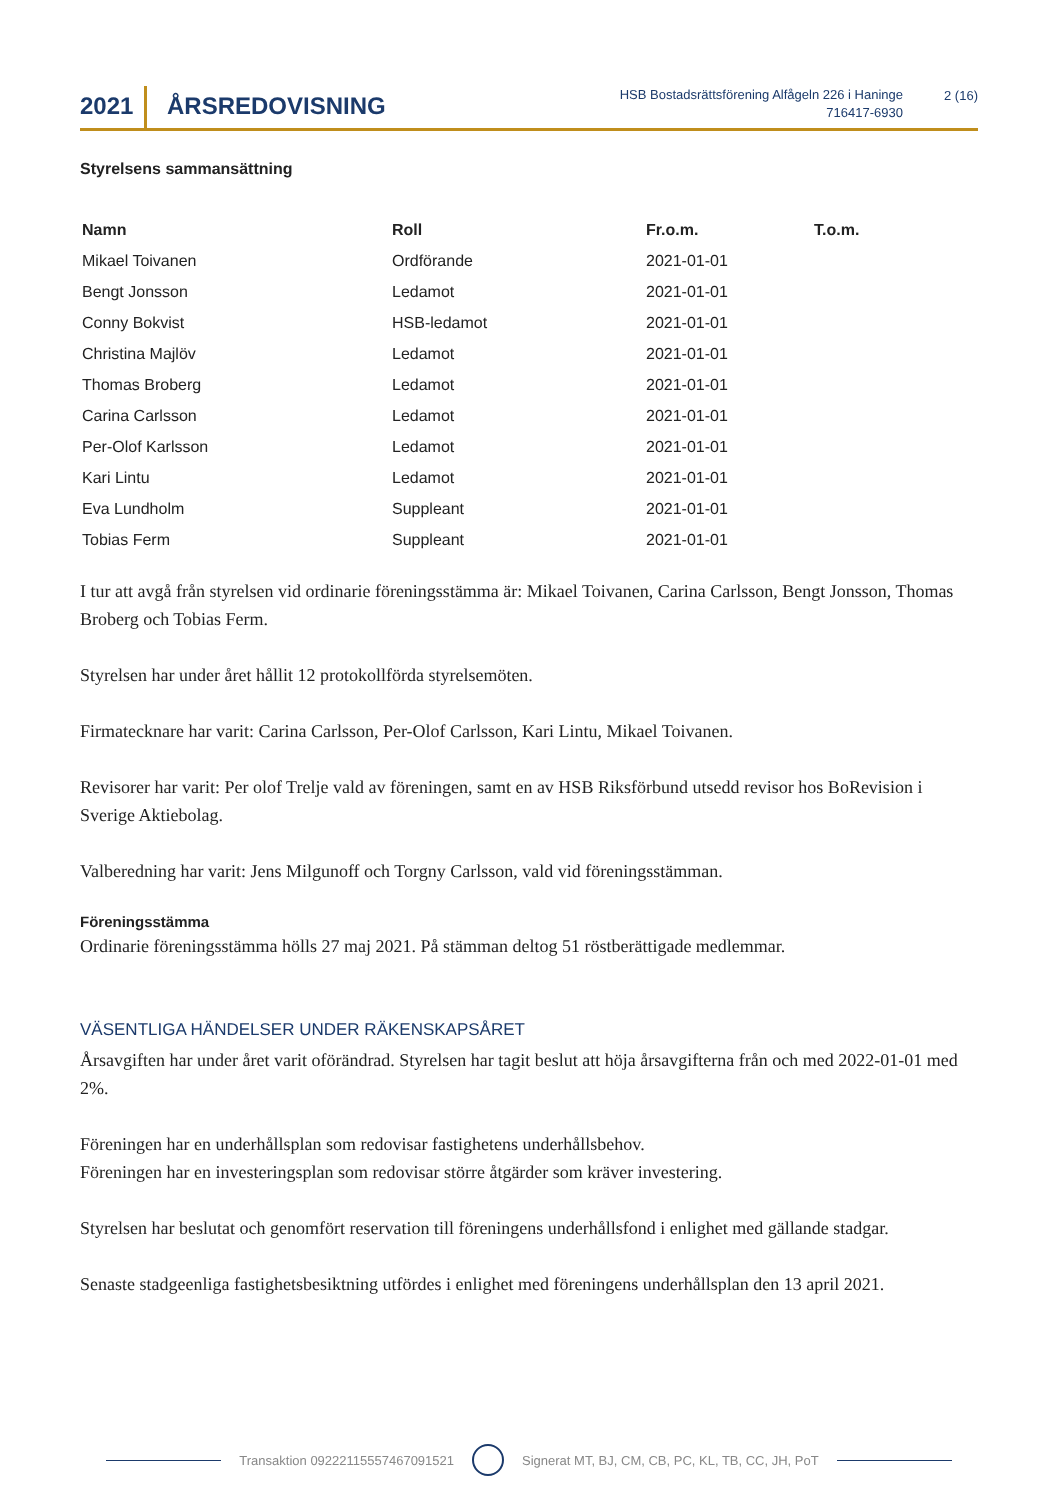2021
ÅRSREDOVISNING
HSB Bostadsrättsförening Alfågeln 226 i Haninge
716417-6930
2 (16)
Styrelsens sammansättning
| Namn | Roll | Fr.o.m. | T.o.m. |
| --- | --- | --- | --- |
| Mikael Toivanen | Ordförande | 2021-01-01 | |
| Bengt Jonsson | Ledamot | 2021-01-01 | |
| Conny Bokvist | HSB-ledamot | 2021-01-01 | |
| Christina Majlöv | Ledamot | 2021-01-01 | |
| Thomas Broberg | Ledamot | 2021-01-01 | |
| Carina Carlsson | Ledamot | 2021-01-01 | |
| Per-Olof Karlsson | Ledamot | 2021-01-01 | |
| Kari Lintu | Ledamot | 2021-01-01 | |
| Eva Lundholm | Suppleant | 2021-01-01 | |
| Tobias Ferm | Suppleant | 2021-01-01 | |
I tur att avgå från styrelsen vid ordinarie föreningsstämma är: Mikael Toivanen, Carina Carlsson, Bengt Jonsson, Thomas Broberg och Tobias Ferm.
Styrelsen har under året hållit 12 protokollförda styrelsemöten.
Firmatecknare har varit: Carina Carlsson, Per-Olof Carlsson, Kari Lintu, Mikael Toivanen.
Revisorer har varit: Per olof Trelje vald av föreningen, samt en av HSB Riksförbund utsedd revisor hos BoRevision i Sverige Aktiebolag.
Valberedning har varit: Jens Milgunoff och Torgny Carlsson, vald vid föreningsstämman.
Föreningsstämma
Ordinarie föreningsstämma hölls 27 maj 2021. På stämman deltog 51 röstberättigade medlemmar.
VÄSENTLIGA HÄNDELSER UNDER RÄKENSKAPSÅRET
Årsavgiften har under året varit oförändrad. Styrelsen har tagit beslut att höja årsavgifterna från och med 2022-01-01 med 2%.
Föreningen har en underhållsplan som redovisar fastighetens underhållsbehov.
Föreningen har en investeringsplan som redovisar större åtgärder som kräver investering.
Styrelsen har beslutat och genomfört reservation till föreningens underhållsfond i enlighet med gällande stadgar.
Senaste stadgeenliga fastighetsbesiktning utfördes i enlighet med föreningens underhållsplan den 13 april 2021.
Transaktion 09222115557467091521
Signerat MT, BJ, CM, CB, PC, KL, TB, CC, JH, PoT